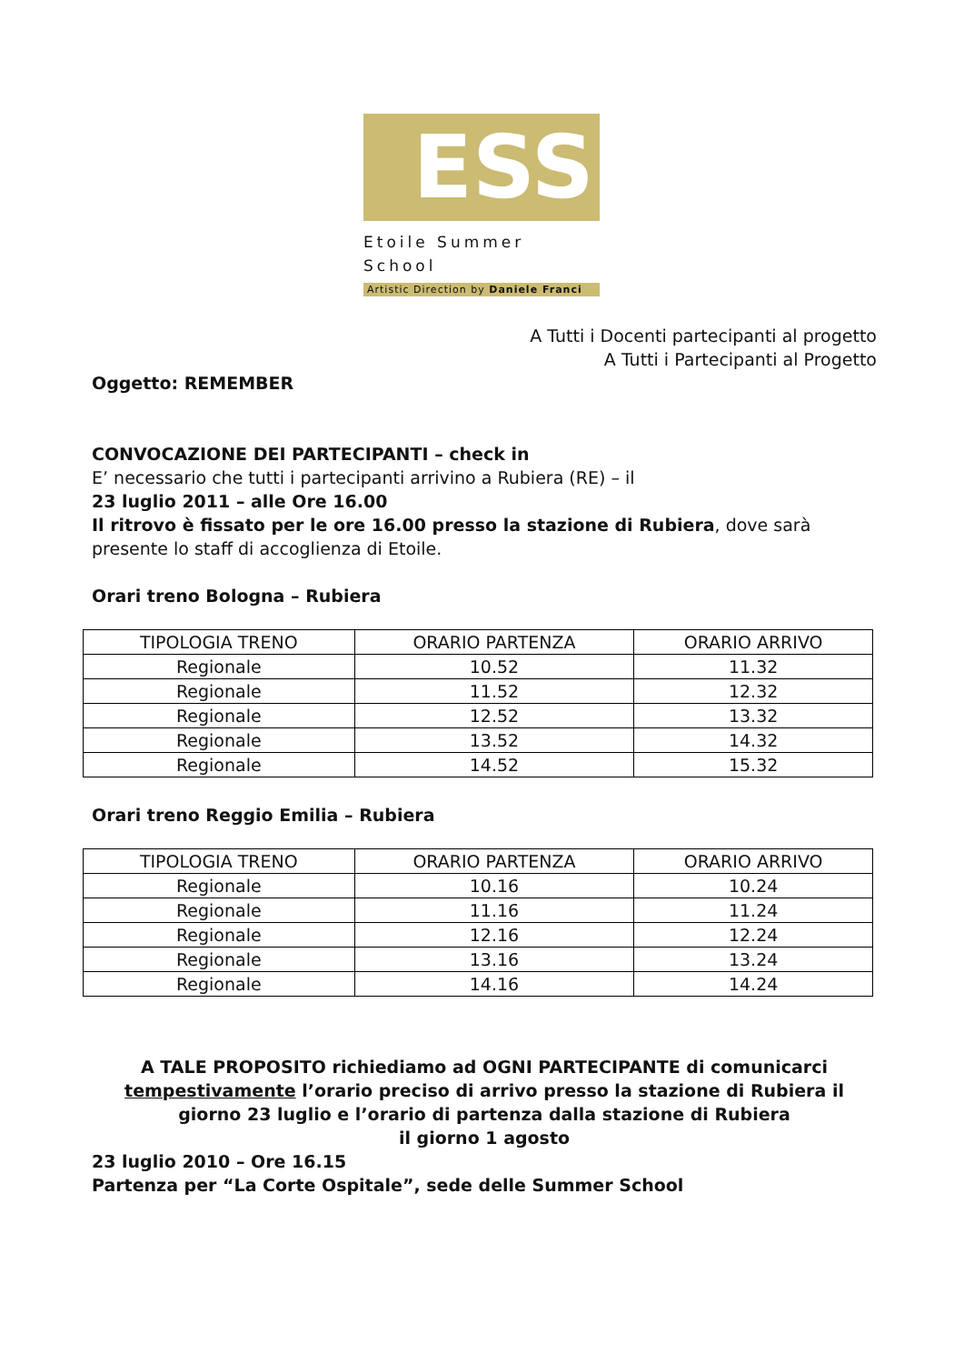ESS
Etoile Summer School
Artistic Direction by Daniele Franci
A Tutti i Docenti partecipanti al progetto
A Tutti i Partecipanti al Progetto
Oggetto: REMEMBER
CONVOCAZIONE DEI PARTECIPANTI – check in
E’ necessario che tutti i partecipanti arrivino a Rubiera (RE) – il
23 luglio 2011 – alle Ore 16.00
Il ritrovo è fissato per le ore 16.00 presso la stazione di Rubiera, dove sarà presente lo staff di accoglienza di Etoile.
Orari treno Bologna – Rubiera
| TIPOLOGIA TRENO | ORARIO PARTENZA | ORARIO ARRIVO |
| --- | --- | --- |
| Regionale | 10.52 | 11.32 |
| Regionale | 11.52 | 12.32 |
| Regionale | 12.52 | 13.32 |
| Regionale | 13.52 | 14.32 |
| Regionale | 14.52 | 15.32 |
Orari treno Reggio Emilia – Rubiera
| TIPOLOGIA TRENO | ORARIO PARTENZA | ORARIO ARRIVO |
| --- | --- | --- |
| Regionale | 10.16 | 10.24 |
| Regionale | 11.16 | 11.24 |
| Regionale | 12.16 | 12.24 |
| Regionale | 13.16 | 13.24 |
| Regionale | 14.16 | 14.24 |
A TALE PROPOSITO richiediamo ad OGNI PARTECIPANTE di comunicarci tempestivamente l’orario preciso di arrivo presso la stazione di Rubiera il giorno 23 luglio e l’orario di partenza dalla stazione di Rubiera
il giorno 1 agosto
23 luglio 2010 – Ore 16.15
Partenza per “La Corte Ospitale”, sede delle Summer School